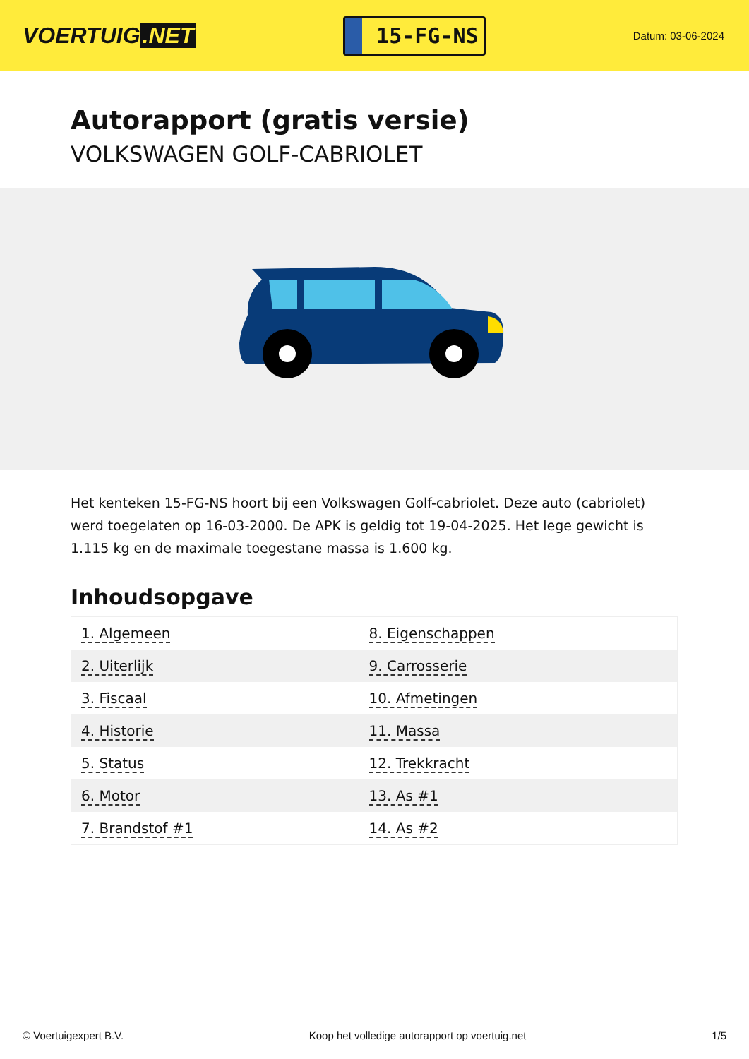VOERTUIG.NET
15-FG-NS
Datum: 03-06-2024
Autorapport (gratis versie)
VOLKSWAGEN GOLF-CABRIOLET
Het kenteken 15-FG-NS hoort bij een Volkswagen Golf-cabriolet. Deze auto (cabriolet) werd toegelaten op 16-03-2000. De APK is geldig tot 19-04-2025. Het lege gewicht is 1.115 kg en de maximale toegestane massa is 1.600 kg.
Inhoudsopgave
| 1. Algemeen | 8. Eigenschappen |
| 2. Uiterlijk | 9. Carrosserie |
| 3. Fiscaal | 10. Afmetingen |
| 4. Historie | 11. Massa |
| 5. Status | 12. Trekkracht |
| 6. Motor | 13. As #1 |
| 7. Brandstof #1 | 14. As #2 |
© Voertuigexpert B.V. Koop het volledige autorapport op voertuig.net 1/5